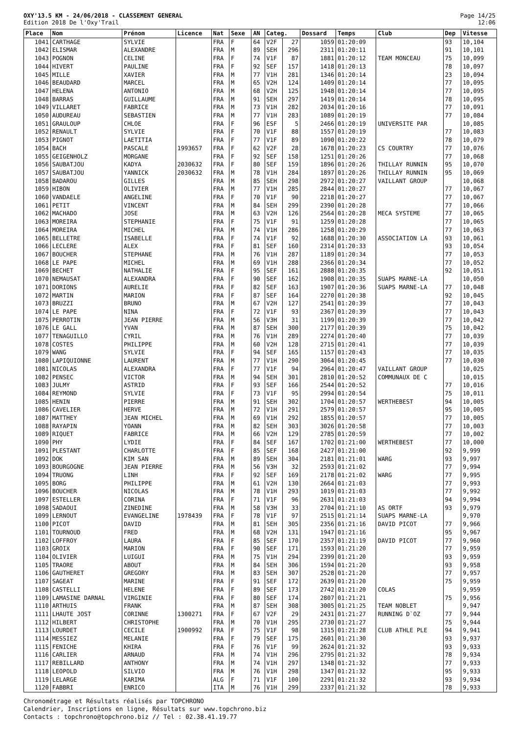OXY'13.5 KM - 24/06/2018 - CLASSEMENT GENERAL
Edition 2018 De l'Oxy'Trail
Page 14/25
12:06
| Place | Nom | Prénom | Licence | Nat | Sexe | AN | Categ. | | Dossard | Temps | Club | Dep | Vitesse |
| --- | --- | --- | --- | --- | --- | --- | --- | --- | --- | --- | --- | --- | --- |
| 1041 | CARTHAGE | SYLVIE | | FRA | F | 64 | V2F | 27 | 1059 | 01:20:09 | | 93 | 10,104 |
| 1042 | ELISMAR | ALEXANDRE | | FRA | M | 89 | SEH | 296 | 2311 | 01:20:11 | | 91 | 10,101 |
| 1043 | POGNON | CELINE | | FRA | F | 74 | V1F | 87 | 1881 | 01:20:12 | TEAM MONCEAU | 75 | 10,099 |
| 1044 | HIVERT | PAULINE | | FRA | F | 92 | SEF | 157 | 1418 | 01:20:13 | | 78 | 10,097 |
| 1045 | MILLE | XAVIER | | FRA | M | 77 | V1H | 281 | 1346 | 01:20:14 | | 23 | 10,094 |
| 1046 | BEAUDARD | MARCEL | | FRA | M | 65 | V2H | 124 | 1409 | 01:20:14 | | 77 | 10,095 |
| 1047 | HELENA | ANTONIO | | FRA | M | 68 | V2H | 125 | 1948 | 01:20:14 | | 77 | 10,095 |
| 1048 | BARRAS | GUILLAUME | | FRA | M | 91 | SEH | 297 | 1419 | 01:20:14 | | 78 | 10,095 |
| 1049 | VILLARET | FABRICE | | FRA | M | 73 | V1H | 282 | 2034 | 01:20:16 | | 77 | 10,091 |
| 1050 | AUDUREAU | SEBASTIEN | | FRA | M | 77 | V1H | 283 | 1089 | 01:20:19 | | 77 | 10,084 |
| 1051 | GRAULOUP | CHLOE | | FRA | F | 96 | ESF | 5 | 2466 | 01:20:19 | UNIVERSITE PAR | | 10,085 |
| 1052 | RENAULT | SYLVIE | | FRA | F | 70 | V1F | 88 | 1557 | 01:20:19 | | 77 | 10,083 |
| 1053 | PIGNOT | LAETITIA | | FRA | F | 77 | V1F | 89 | 1090 | 01:20:22 | | 78 | 10,079 |
| 1054 | BACH | PASCALE | 1993657 | FRA | F | 62 | V2F | 28 | 1678 | 01:20:23 | CS COURTRY | 77 | 10,076 |
| 1055 | GEIGENHOLZ | MORGANE | | FRA | F | 92 | SEF | 158 | 1251 | 01:20:26 | | 77 | 10,068 |
| 1056 | SAUBATJOU | KADYA | 2030632 | FRA | F | 80 | SEF | 159 | 1896 | 01:20:26 | THILLAY RUNNIN | 95 | 10,070 |
| 1057 | SAUBATJOU | YANNICK | 2030632 | FRA | M | 78 | V1H | 284 | 1897 | 01:20:26 | THILLAY RUNNIN | 95 | 10,069 |
| 1058 | BADAROU | GILLES | | FRA | M | 85 | SEH | 298 | 2972 | 01:20:27 | VAILLANT GROUP | | 10,068 |
| 1059 | HIBON | OLIVIER | | FRA | M | 77 | V1H | 285 | 2844 | 01:20:27 | | 77 | 10,067 |
| 1060 | VANDAELE | ANGELINE | | FRA | F | 70 | V1F | 90 | 2218 | 01:20:27 | | 77 | 10,067 |
| 1061 | PETIT | VINCENT | | FRA | M | 84 | SEH | 299 | 2390 | 01:20:28 | | 77 | 10,066 |
| 1062 | MACHADO | JOSE | | FRA | M | 63 | V2H | 126 | 2564 | 01:20:28 | MECA SYSTEME | 77 | 10,065 |
| 1063 | MOREIRA | STEPHANIE | | FRA | F | 75 | V1F | 91 | 1259 | 01:20:28 | | 77 | 10,065 |
| 1064 | MOREIRA | MICHEL | | FRA | M | 74 | V1H | 286 | 1258 | 01:20:29 | | 77 | 10,063 |
| 1065 | BELLETRE | ISABELLE | | FRA | F | 74 | V1F | 92 | 1688 | 01:20:30 | ASSOCIATION LA | 93 | 10,061 |
| 1066 | LECLERE | ALEX | | FRA | F | 81 | SEF | 160 | 2314 | 01:20:33 | | 93 | 10,054 |
| 1067 | BOUCHER | STEPHANE | | FRA | M | 76 | V1H | 287 | 1189 | 01:20:34 | | 77 | 10,053 |
| 1068 | LE PAPE | MICHEL | | FRA | M | 69 | V1H | 288 | 2366 | 01:20:34 | | 77 | 10,052 |
| 1069 | BECHET | NATHALIE | | FRA | F | 95 | SEF | 161 | 2888 | 01:20:35 | | 92 | 10,051 |
| 1070 | NEMAUSAT | ALEXANDRA | | FRA | F | 90 | SEF | 162 | 1908 | 01:20:35 | SUAPS MARNE-LA | | 10,050 |
| 1071 | DORIONS | AURELIE | | FRA | F | 82 | SEF | 163 | 1907 | 01:20:36 | SUAPS MARNE-LA | 77 | 10,048 |
| 1072 | MARTIN | MARION | | FRA | F | 87 | SEF | 164 | 2270 | 01:20:38 | | 92 | 10,045 |
| 1073 | BRUZZI | BRUNO | | FRA | M | 67 | V2H | 127 | 2541 | 01:20:39 | | 77 | 10,043 |
| 1074 | LE PAPE | NINA | | FRA | F | 72 | V1F | 93 | 2367 | 01:20:39 | | 77 | 10,043 |
| 1075 | PERROTIN | JEAN PIERRE | | FRA | M | 56 | V3H | 31 | 1199 | 01:20:39 | | 77 | 10,042 |
| 1076 | LE GALL | YVAN | | FRA | M | 87 | SEH | 300 | 2177 | 01:20:39 | | 75 | 10,042 |
| 1077 | TENAGUILLO | CYRIL | | FRA | M | 76 | V1H | 289 | 2274 | 01:20:40 | | 77 | 10,039 |
| 1078 | COSTES | PHILIPPE | | FRA | M | 60 | V2H | 128 | 2715 | 01:20:41 | | 77 | 10,039 |
| 1079 | WANG | SYLVIE | | FRA | F | 94 | SEF | 165 | 1157 | 01:20:43 | | 77 | 10,035 |
| 1080 | LAPIQUIONNE | LAURENT | | FRA | M | 77 | V1H | 290 | 3064 | 01:20:45 | | 77 | 10,030 |
| 1081 | NICOLAS | ALEXANDRA | | FRA | F | 77 | V1F | 94 | 2964 | 01:20:47 | VAILLANT GROUP | | 10,025 |
| 1082 | PENSEC | VICTOR | | FRA | M | 94 | SEH | 301 | 2810 | 01:20:52 | COMMUNAUX DE C | | 10,015 |
| 1083 | JULMY | ASTRID | | FRA | F | 93 | SEF | 166 | 2544 | 01:20:52 | | 77 | 10,016 |
| 1084 | REYMOND | SYLVIE | | FRA | F | 73 | V1F | 95 | 2994 | 01:20:54 | | 75 | 10,011 |
| 1085 | HENIN | PIERRE | | FRA | M | 91 | SEH | 302 | 1704 | 01:20:57 | WERTHEBEST | 94 | 10,005 |
| 1086 | CAVELIER | HERVE | | FRA | M | 72 | V1H | 291 | 2579 | 01:20:57 | | 95 | 10,005 |
| 1087 | MATTHEY | JEAN MICHEL | | FRA | M | 69 | V1H | 292 | 1855 | 01:20:57 | | 77 | 10,005 |
| 1088 | RAYAPIN | YOANN | | FRA | M | 82 | SEH | 303 | 3026 | 01:20:58 | | 77 | 10,003 |
| 1089 | RIQUET | FABRICE | | FRA | M | 66 | V2H | 129 | 2785 | 01:20:59 | | 77 | 10,002 |
| 1090 | PHY | LYDIE | | FRA | F | 84 | SEF | 167 | 1702 | 01:21:00 | WERTHEBEST | 77 | 10,000 |
| 1091 | PLESTANT | CHARLOTTE | | FRA | F | 85 | SEF | 168 | 2427 | 01:21:00 | | 92 | 9,999 |
| 1092 | DOK | KIM SAN | | FRA | M | 89 | SEH | 304 | 2181 | 01:21:01 | WARG | 93 | 9,997 |
| 1093 | BOURGOGNE | JEAN PIERRE | | FRA | M | 56 | V3H | 32 | 2593 | 01:21:02 | | 77 | 9,994 |
| 1094 | TRUONG | LINH | | FRA | F | 92 | SEF | 169 | 2178 | 01:21:02 | WARG | 77 | 9,995 |
| 1095 | BORG | PHILIPPE | | FRA | M | 61 | V2H | 130 | 2664 | 01:21:03 | | 77 | 9,993 |
| 1096 | BOUCHER | NICOLAS | | FRA | M | 78 | V1H | 293 | 1019 | 01:21:03 | | 77 | 9,992 |
| 1097 | ESTELLER | CORINA | | FRA | F | 71 | V1F | 96 | 2631 | 01:21:03 | | 94 | 9,994 |
| 1098 | SADAOUI | ZINEDINE | | FRA | M | 58 | V3H | 33 | 2704 | 01:21:10 | AS ORTF | 93 | 9,979 |
| 1099 | LERNOUT | EVANGELINE | 1978439 | FRA | F | 78 | V1F | 97 | 2515 | 01:21:14 | SUAPS MARNE-LA | | 9,970 |
| 1100 | PICOT | DAVID | | FRA | M | 81 | SEH | 305 | 2356 | 01:21:16 | DAVID PICOT | 77 | 9,966 |
| 1101 | TOURNOUD | FRED | | FRA | M | 68 | V2H | 131 | 1947 | 01:21:16 | | 95 | 9,967 |
| 1102 | LOFFROY | LAURA | | FRA | F | 85 | SEF | 170 | 2357 | 01:21:19 | DAVID PICOT | 77 | 9,960 |
| 1103 | GROIX | MARION | | FRA | F | 90 | SEF | 171 | 1593 | 01:21:20 | | 77 | 9,959 |
| 1104 | OLIVIER | LUIGUI | | FRA | M | 75 | V1H | 294 | 2399 | 01:21:20 | | 93 | 9,959 |
| 1105 | TRAORE | ABOUT | | FRA | M | 84 | SEH | 306 | 1594 | 01:21:20 | | 93 | 9,958 |
| 1106 | GAUTHERET | GREGORY | | FRA | M | 83 | SEH | 307 | 2528 | 01:21:20 | | 77 | 9,957 |
| 1107 | SAGEAT | MARINE | | FRA | F | 91 | SEF | 172 | 2639 | 01:21:20 | | 75 | 9,959 |
| 1108 | CASTELLI | HELENE | | FRA | F | 89 | SEF | 173 | 2742 | 01:21:20 | COLAS | | 9,959 |
| 1109 | LAMASINE DARNAL | VIRGINIE | | FRA | F | 80 | SEF | 174 | 2807 | 01:21:21 | | 75 | 9,956 |
| 1110 | ARTHUIS | FRANK | | FRA | M | 87 | SEH | 308 | 3005 | 01:21:25 | TEAM NOBLET | | 9,947 |
| 1111 | LHAUTE JOST | CORINNE | 1300271 | FRA | F | 67 | V2F | 29 | 2431 | 01:21:27 | RUNNING D`OZ | 77 | 9,944 |
| 1112 | HILBERT | CHRISTOPHE | | FRA | M | 70 | V1H | 295 | 2730 | 01:21:27 | | 75 | 9,944 |
| 1113 | LOURDET | CECILE | 1900992 | FRA | F | 75 | V1F | 98 | 1315 | 01:21:28 | CLUB ATHLE PLE | 94 | 9,941 |
| 1114 | MESSIEZ | MELANIE | | FRA | F | 79 | SEF | 175 | 2601 | 01:21:30 | | 93 | 9,937 |
| 1115 | FENICHE | KHIRA | | FRA | F | 76 | V1F | 99 | 2624 | 01:21:32 | | 93 | 9,933 |
| 1116 | CARLIER | ARNAUD | | FRA | M | 74 | V1H | 296 | 2795 | 01:21:32 | | 78 | 9,934 |
| 1117 | REBILLARD | ANTHONY | | FRA | M | 74 | V1H | 297 | 1348 | 01:21:32 | | 77 | 9,933 |
| 1118 | LEOPOLD | SILVIO | | FRA | M | 76 | V1H | 298 | 1347 | 01:21:32 | | 95 | 9,933 |
| 1119 | LELARGE | KARIMA | | ALG | F | 71 | V1F | 100 | 2291 | 01:21:32 | | 93 | 9,934 |
| 1120 | FABBRI | ENRICO | | ITA | M | 76 | V1H | 299 | 2337 | 01:21:32 | | 78 | 9,933 |
Chronométrage et Résultats réalisés par TOPCHRONO
Calendrier, Inscriptions en ligne, Résultats sur www.topchrono.biz
Contacts : topchrono@topchrono.biz // Tel : 02.38.41.19.77